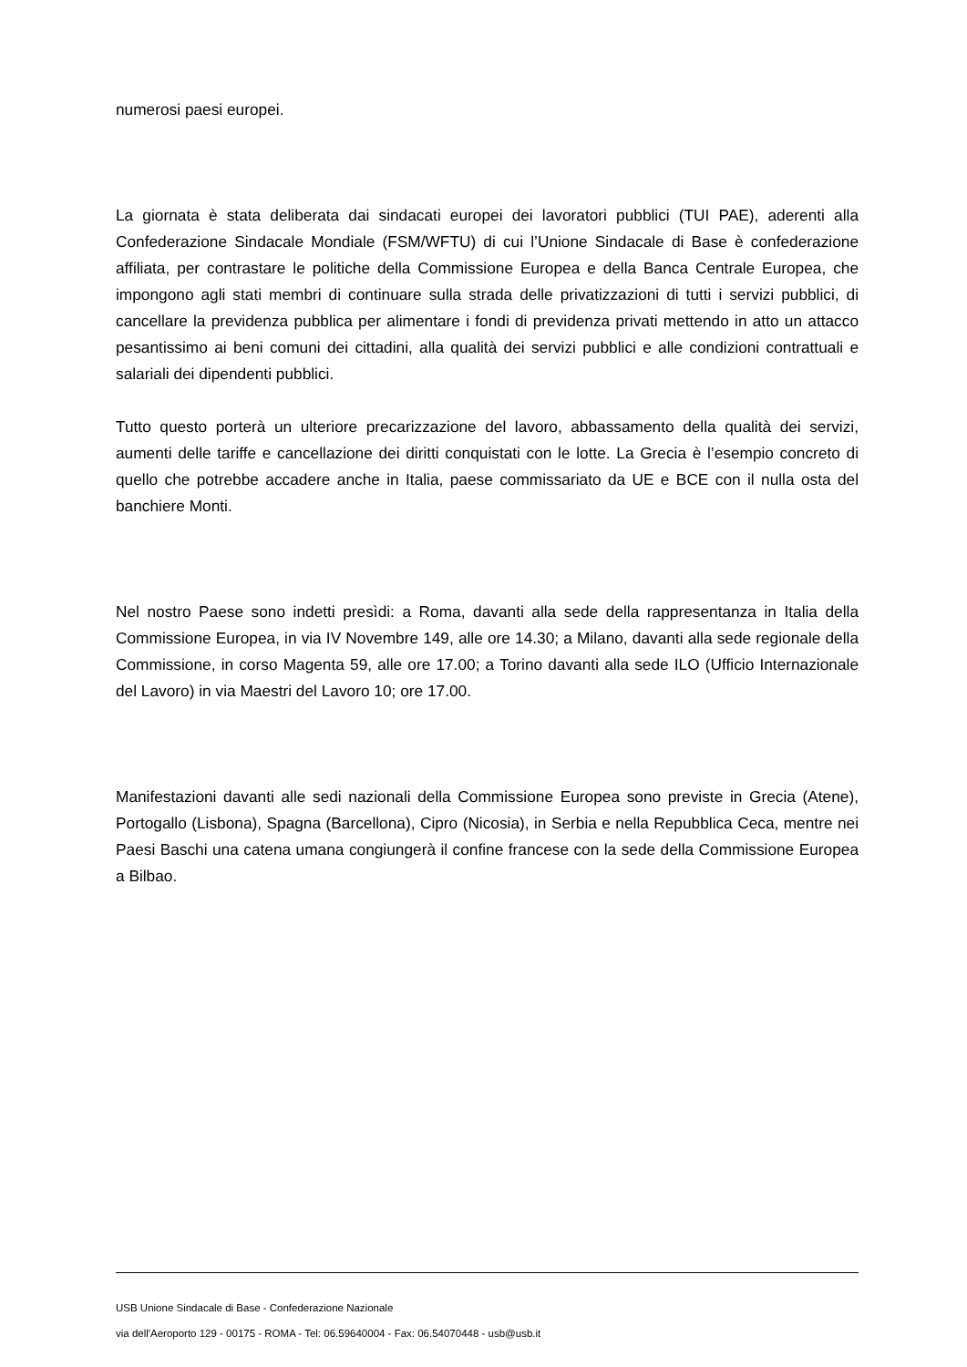numerosi paesi europei.
La giornata è stata deliberata dai sindacati europei dei lavoratori pubblici (TUI PAE), aderenti alla Confederazione Sindacale Mondiale (FSM/WFTU) di cui l’Unione Sindacale di Base è confederazione affiliata, per contrastare le politiche della Commissione Europea e della Banca Centrale Europea, che impongono agli stati membri di continuare sulla strada delle privatizzazioni di tutti i servizi pubblici, di cancellare la previdenza pubblica per alimentare i fondi di previdenza privati mettendo in atto un attacco pesantissimo ai beni comuni dei cittadini, alla qualità dei servizi pubblici e alle condizioni contrattuali e salariali dei dipendenti pubblici.
Tutto questo porterà un ulteriore precarizzazione del lavoro, abbassamento della qualità dei servizi, aumenti delle tariffe e cancellazione dei diritti conquistati con le lotte. La Grecia è l’esempio concreto di quello che potrebbe accadere anche in Italia, paese commissariato da UE e BCE con il nulla osta del banchiere Monti.
Nel nostro Paese sono indetti presìdi: a Roma, davanti alla sede della rappresentanza in Italia della Commissione Europea, in via IV Novembre 149, alle ore 14.30; a Milano, davanti alla sede regionale della Commissione, in corso Magenta 59, alle ore 17.00; a Torino davanti alla sede ILO (Ufficio Internazionale del Lavoro) in via Maestri del Lavoro 10; ore 17.00.
Manifestazioni davanti alle sedi nazionali della Commissione Europea sono previste in Grecia (Atene), Portogallo (Lisbona), Spagna (Barcellona), Cipro (Nicosia), in Serbia e nella Repubblica Ceca, mentre nei Paesi Baschi una catena umana congiungerà il confine francese con la sede della Commissione Europea a Bilbao.
USB Unione Sindacale di Base - Confederazione Nazionale
via dell'Aeroporto 129 - 00175 - ROMA - Tel: 06.59640004 - Fax: 06.54070448 - usb@usb.it